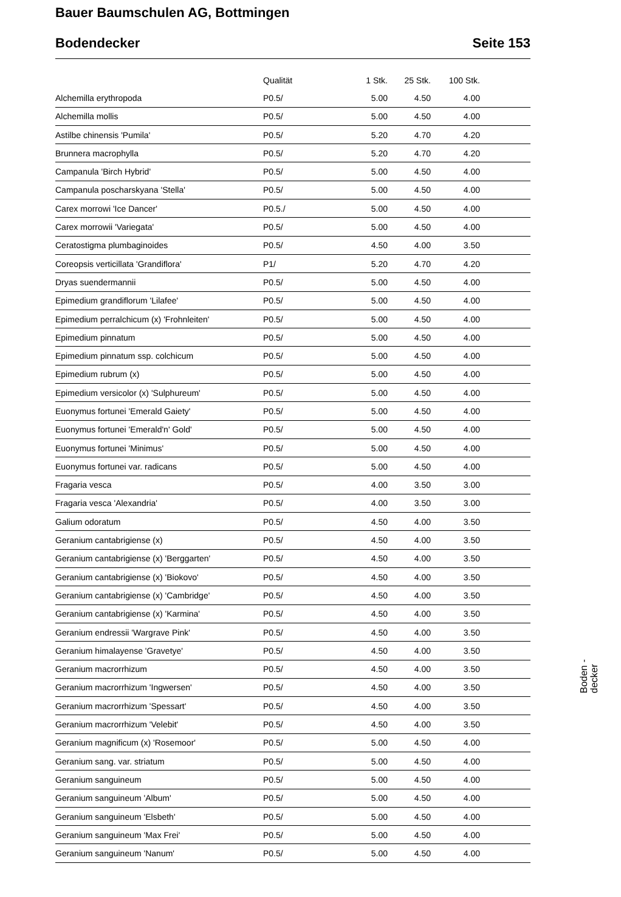Bauer Baumschulen AG, Bottmingen
Bodendecker Seite 153
| | Qualität | 1 Stk. | 25 Stk. | 100 Stk. | |
| --- | --- | --- | --- | --- | --- |
| Alchemilla erythropoda | P0.5/ | 5.00 | 4.50 | 4.00 | |
| Alchemilla mollis | P0.5/ | 5.00 | 4.50 | 4.00 | |
| Astilbe chinensis 'Pumila' | P0.5/ | 5.20 | 4.70 | 4.20 | |
| Brunnera macrophylla | P0.5/ | 5.20 | 4.70 | 4.20 | |
| Campanula 'Birch Hybrid' | P0.5/ | 5.00 | 4.50 | 4.00 | |
| Campanula poscharskyana 'Stella' | P0.5/ | 5.00 | 4.50 | 4.00 | |
| Carex morrowi 'Ice Dancer' | P0.5./ | 5.00 | 4.50 | 4.00 | |
| Carex morrowii 'Variegata' | P0.5/ | 5.00 | 4.50 | 4.00 | |
| Ceratostigma plumbaginoides | P0.5/ | 4.50 | 4.00 | 3.50 | |
| Coreopsis verticillata 'Grandiflora' | P1/ | 5.20 | 4.70 | 4.20 | |
| Dryas suendermannii | P0.5/ | 5.00 | 4.50 | 4.00 | |
| Epimedium grandiflorum 'Lilafee' | P0.5/ | 5.00 | 4.50 | 4.00 | |
| Epimedium perralchicum (x) 'Frohnleiten' | P0.5/ | 5.00 | 4.50 | 4.00 | |
| Epimedium pinnatum | P0.5/ | 5.00 | 4.50 | 4.00 | |
| Epimedium pinnatum ssp. colchicum | P0.5/ | 5.00 | 4.50 | 4.00 | |
| Epimedium rubrum (x) | P0.5/ | 5.00 | 4.50 | 4.00 | |
| Epimedium versicolor (x) 'Sulphureum' | P0.5/ | 5.00 | 4.50 | 4.00 | |
| Euonymus fortunei 'Emerald Gaiety' | P0.5/ | 5.00 | 4.50 | 4.00 | |
| Euonymus fortunei 'Emerald'n' Gold' | P0.5/ | 5.00 | 4.50 | 4.00 | |
| Euonymus fortunei 'Minimus' | P0.5/ | 5.00 | 4.50 | 4.00 | |
| Euonymus fortunei var. radicans | P0.5/ | 5.00 | 4.50 | 4.00 | |
| Fragaria vesca | P0.5/ | 4.00 | 3.50 | 3.00 | |
| Fragaria vesca 'Alexandria' | P0.5/ | 4.00 | 3.50 | 3.00 | |
| Galium odoratum | P0.5/ | 4.50 | 4.00 | 3.50 | |
| Geranium cantabrigiense (x) | P0.5/ | 4.50 | 4.00 | 3.50 | |
| Geranium cantabrigiense (x) 'Berggarten' | P0.5/ | 4.50 | 4.00 | 3.50 | |
| Geranium cantabrigiense (x) 'Biokovo' | P0.5/ | 4.50 | 4.00 | 3.50 | |
| Geranium cantabrigiense (x) 'Cambridge' | P0.5/ | 4.50 | 4.00 | 3.50 | |
| Geranium cantabrigiense (x) 'Karmina' | P0.5/ | 4.50 | 4.00 | 3.50 | |
| Geranium endressii 'Wargrave Pink' | P0.5/ | 4.50 | 4.00 | 3.50 | |
| Geranium himalayense 'Gravetye' | P0.5/ | 4.50 | 4.00 | 3.50 | |
| Geranium macrorrhizum | P0.5/ | 4.50 | 4.00 | 3.50 | |
| Geranium macrorrhizum 'Ingwersen' | P0.5/ | 4.50 | 4.00 | 3.50 | |
| Geranium macrorrhizum 'Spessart' | P0.5/ | 4.50 | 4.00 | 3.50 | |
| Geranium macrorrhizum 'Velebit' | P0.5/ | 4.50 | 4.00 | 3.50 | |
| Geranium magnificum (x) 'Rosemoor' | P0.5/ | 5.00 | 4.50 | 4.00 | |
| Geranium sang. var. striatum | P0.5/ | 5.00 | 4.50 | 4.00 | |
| Geranium sanguineum | P0.5/ | 5.00 | 4.50 | 4.00 | |
| Geranium sanguineum 'Album' | P0.5/ | 5.00 | 4.50 | 4.00 | |
| Geranium sanguineum 'Elsbeth' | P0.5/ | 5.00 | 4.50 | 4.00 | |
| Geranium sanguineum 'Max Frei' | P0.5/ | 5.00 | 4.50 | 4.00 | |
| Geranium sanguineum 'Nanum' | P0.5/ | 5.00 | 4.50 | 4.00 | |
Boden -
decker